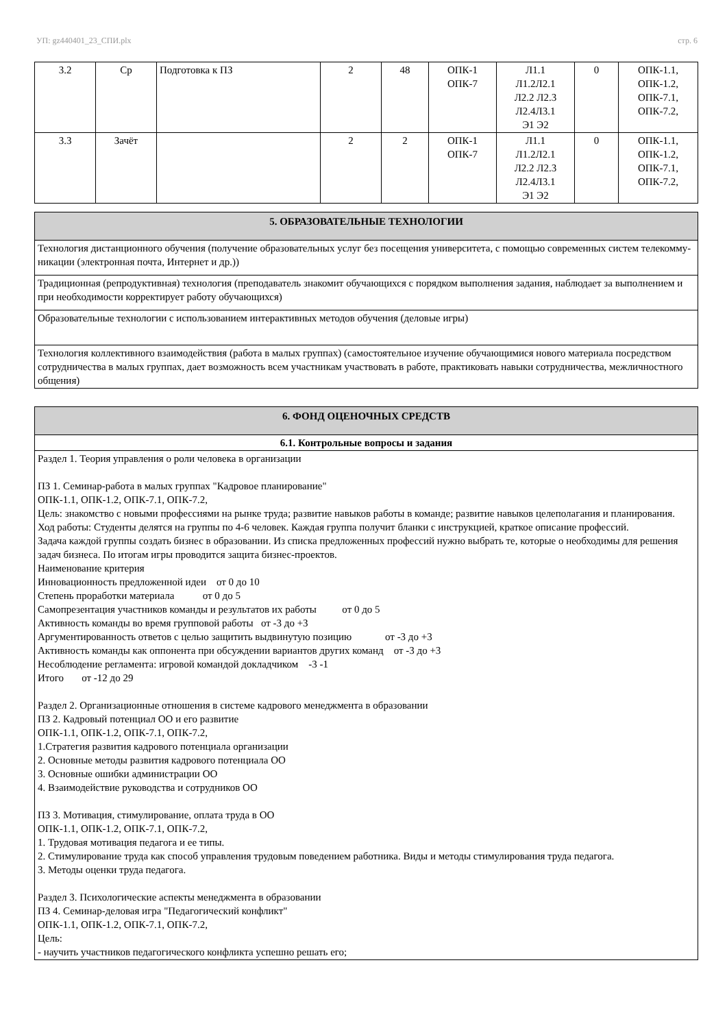УП: gz440401_23_СПИ.plx стр. 6
| 3.2 | Ср | Подготовка к ПЗ | 2 | 48 | ОПК-1 ОПК-7 | Л1.1 Л1.2Л2.1 Л2.2 Л2.3 Л2.4Л3.1 Э1 Э2 | 0 | ОПК-1.1, ОПК-1.2, ОПК-7.1, ОПК-7.2, |
| 3.3 | Зачёт | | 2 | 2 | ОПК-1 ОПК-7 | Л1.1 Л1.2Л2.1 Л2.2 Л2.3 Л2.4Л3.1 Э1 Э2 | 0 | ОПК-1.1, ОПК-1.2, ОПК-7.1, ОПК-7.2, |
| 5. ОБРАЗОВАТЕЛЬНЫЕ ТЕХНОЛОГИИ |
| Технология дистанционного обучения (получение образовательных услуг без посещения университета, с помощью современных систем телекомму-никации (электронная почта, Интернет и др.)) |
| Традиционная (репродуктивная) технология (преподаватель знакомит обучающихся с порядком выполнения задания, наблюдает за выполнением и при необходимости корректирует работу обучающихся) |
| Образовательные технологии с использованием интерактивных методов обучения (деловые игры) |
| Технология коллективного взаимодействия (работа в малых группах) (самостоятельное изучение обучающимися нового материала посредством сотрудничества в малых группах, дает возможность всем участникам участвовать в работе, практиковать навыки сотрудничества, межличностного общения) |
| 6. ФОНД ОЦЕНОЧНЫХ СРЕДСТВ |
| 6.1. Контрольные вопросы и задания |
| Раздел 1. Теория управления о роли человека в организации ПЗ 1. Семинар-работа в малых группах "Кадровое планирование" ОПК-1.1, ОПК-1.2, ОПК-7.1, ОПК-7.2, Цель: знакомство с новыми профессиями на рынке труда; развитие навыков работы в команде; развитие навыков целеполагания и планирования. Ход работы: Студенты делятся на группы по 4-6 человек. Каждая группа получит бланки с инструкцией, краткое описание профессий. Задача каждой группы создать бизнес в образовании. Из списка предложенных профессий нужно выбрать те, которые о необходимы для решения задач бизнеса. По итогам игры проводится защита бизнес-проектов. Наименование критерия Инновационность предложенной идеи от 0 до 10 Степень проработки материала от 0 до 5 Самопрезентация участников команды и результатов их работы от 0 до 5 Активность команды во время групповой работы от -3 до +3 Аргументированность ответов с целью защитить выдвинутую позицию от -3 до +3 Активность команды как оппонента при обсуждении вариантов других команд от -3 до +3 Несоблюдение регламента: игровой командой докладчиком -3 -1 Итого от -12 до 29 Раздел 2. Организационные отношения в системе кадрового менеджмента в образовании ПЗ 2. Кадровый потенциал ОО и его развитие ОПК-1.1, ОПК-1.2, ОПК-7.1, ОПК-7.2, 1.Стратегия развития кадрового потенциала организации 2. Основные методы развития кадрового потенциала ОО 3. Основные ошибки администрации ОО 4. Взаимодействие руководства и сотрудников ОО ПЗ 3. Мотивация, стимулирование, оплата труда в ОО ОПК-1.1, ОПК-1.2, ОПК-7.1, ОПК-7.2, 1. Трудовая мотивация педагога и ее типы. 2. Стимулирование труда как способ управления трудовым поведением работника. Виды и методы стимулирования труда педагога. 3. Методы оценки труда педагога. Раздел 3. Психологические аспекты менеджмента в образовании ПЗ 4. Семинар-деловая игра "Педагогический конфликт" ОПК-1.1, ОПК-1.2, ОПК-7.1, ОПК-7.2, Цель: - научить участников педагогического конфликта успешно решать его; |